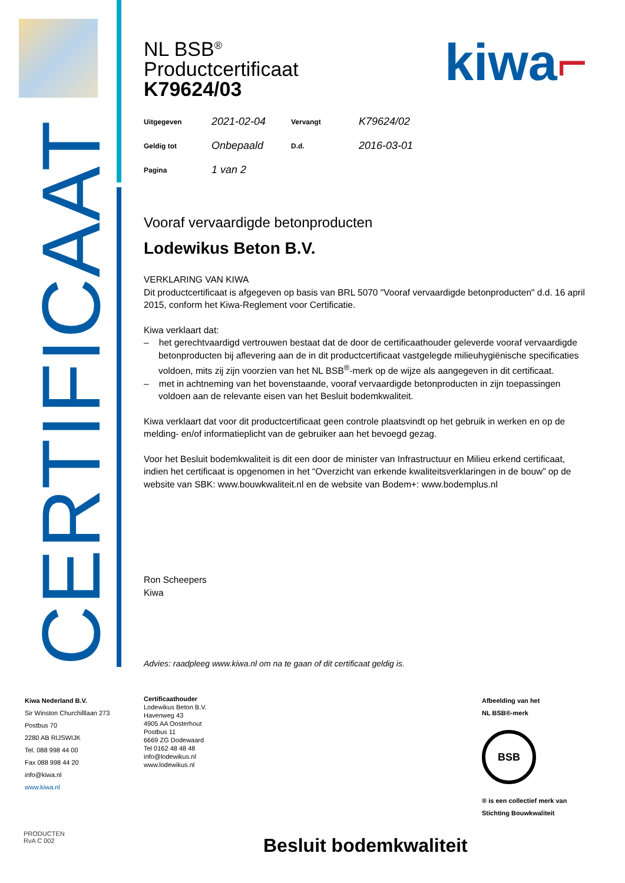CERTIFICAAT
kiwa⌐
NL BSB<sup>®</sup>
Productcertificaat
K79624/03
| Uitgegeven | 2021-02-04 | Vervangt | K79624/02 |
| Geldig tot | Onbepaald | D.d. | 2016-03-01 |
| Pagina | 1 van 2 | | |
Vooraf vervaardigde betonproducten
Lodewikus Beton B.V.
VERKLARING VAN KIWA
Dit productcertificaat is afgegeven op basis van BRL 5070 "Vooraf vervaardigde betonproducten" d.d. 16 april 2015, conform het Kiwa-Reglement voor Certificatie.
Kiwa verklaart dat:
– het gerechtvaardigd vertrouwen bestaat dat de door de certificaathouder geleverde vooraf vervaardigde betonproducten bij aflevering aan de in dit productcertificaat vastgelegde milieuhygiënische specificaties voldoen, mits zij zijn voorzien van het NL BSB<sup>®</sup>-merk op de wijze als aangegeven in dit certificaat.
– met in achtneming van het bovenstaande, vooraf vervaardigde betonproducten in zijn toepassingen voldoen aan de relevante eisen van het Besluit bodemkwaliteit.
Kiwa verklaart dat voor dit productcertificaat geen controle plaatsvindt op het gebruik in werken en op de melding- en/of informatieplicht van de gebruiker aan het bevoegd gezag.
Voor het Besluit bodemkwaliteit is dit een door de minister van Infrastructuur en Milieu erkend certificaat, indien het certificaat is opgenomen in het “Overzicht van erkende kwaliteitsverklaringen in de bouw” op de website van SBK: www.bouwkwaliteit.nl en de website van Bodem+: www.bodemplus.nl
Ron Scheepers
Kiwa
Advies: raadpleeg www.kiwa.nl om na te gaan of dit certificaat geldig is.
Kiwa Nederland B.V.
Sir Winston Churchilllaan 273
Postbus 70
2280 AB RIJSWIJK
Tel. 088 998 44 00
Fax 088 998 44 20
info@kiwa.nl
www.kiwa.nl
Certificaathouder
Lodewikus Beton B.V.
Havenweg 43
4905 AA Oosterhout
Postbus 11
6669 ZG Dodewaard
Tel 0162 48 48 48
info@lodewikus.nl
www.lodewikus.nl
Afbeelding van het
NL BSB®-merk
BSB
® is een collectief merk van
Stichting Bouwkwaliteit
PRODUCTEN
RvA C 002
Besluit bodemkwaliteit